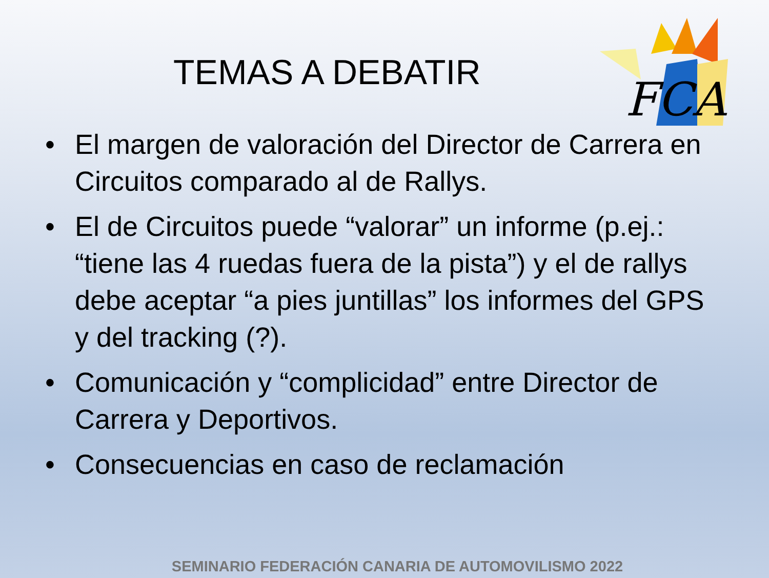FCA
TEMAS A DEBATIR
• El margen de valoración del Director de Carrera en Circuitos comparado al de Rallys.
• El de Circuitos puede “valorar” un informe (p.ej.: “tiene las 4 ruedas fuera de la pista”) y el de rallys debe aceptar “a pies juntillas” los informes del GPS y del tracking (?).
• Comunicación y “complicidad” entre Director de Carrera y Deportivos.
• Consecuencias en caso de reclamación
SEMINARIO FEDERACIÓN CANARIA DE AUTOMOVILISMO 2022